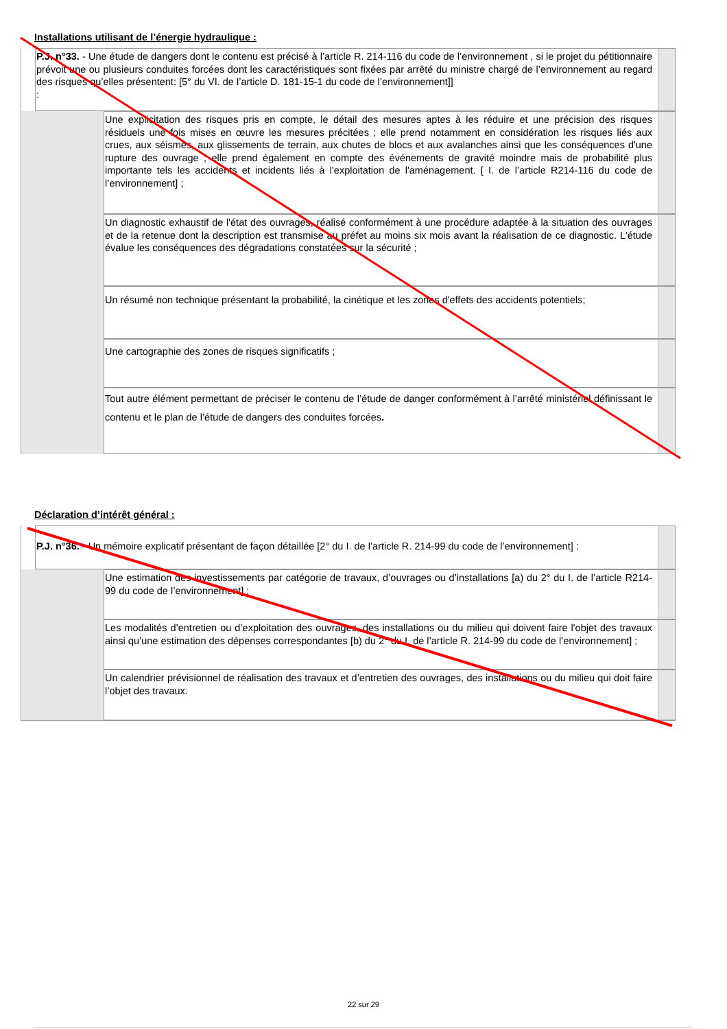Installations utilisant de l’énergie hydraulique :
P.J. n°33. - Une étude de dangers dont le contenu est précisé à l’article R. 214-116 du code de l’environnement , si le projet du pétitionnaire prévoit une ou plusieurs conduites forcées dont les caractéristiques sont fixées par arrêté du ministre chargé de l’environnement au regard des risques qu’elles présentent: [5° du VI. de l’article D. 181-15-1 du code de l’environnement]]
:
Une explicitation des risques pris en compte, le détail des mesures aptes à les réduire et une précision des risques résiduels une fois mises en œuvre les mesures précitées ; elle prend notamment en considération les risques liés aux crues, aux séismes, aux glissements de terrain, aux chutes de blocs et aux avalanches ainsi que les conséquences d'une rupture des ouvrage ; elle prend également en compte des événements de gravité moindre mais de probabilité plus importante tels les accidents et incidents liés à l'exploitation de l'aménagement. [ I. de l’article R214-116 du code de l’environnement] ;
Un diagnostic exhaustif de l'état des ouvrages, réalisé conformément à une procédure adaptée à la situation des ouvrages et de la retenue dont la description est transmise au préfet au moins six mois avant la réalisation de ce diagnostic. L'étude évalue les conséquences des dégradations constatées sur la sécurité ;
Un résumé non technique présentant la probabilité, la cinétique et les zones d'effets des accidents potentiels;
Une cartographie des zones de risques significatifs ;
Tout autre élément permettant de préciser le contenu de l’étude de danger conformément à l’arrêté ministériel définissant le contenu et le plan de l’étude de dangers des conduites forcées.
Déclaration d’intérêt général :
P.J. n°36. - Un mémoire explicatif présentant de façon détaillée [2° du I. de l’article R. 214-99 du code de l’environnement] :
Une estimation des investissements par catégorie de travaux, d’ouvrages ou d’installations [a) du 2° du I. de l’article R214-99 du code de l’environnement] ;
Les modalités d’entretien ou d’exploitation des ouvrages, des installations ou du milieu qui doivent faire l'objet des travaux ainsi qu’une estimation des dépenses correspondantes [b) du 2° du I. de l’article R. 214-99 du code de l’environnement] ;
Un calendrier prévisionnel de réalisation des travaux et d’entretien des ouvrages, des installations ou du milieu qui doit faire l’objet des travaux.
22 sur 29